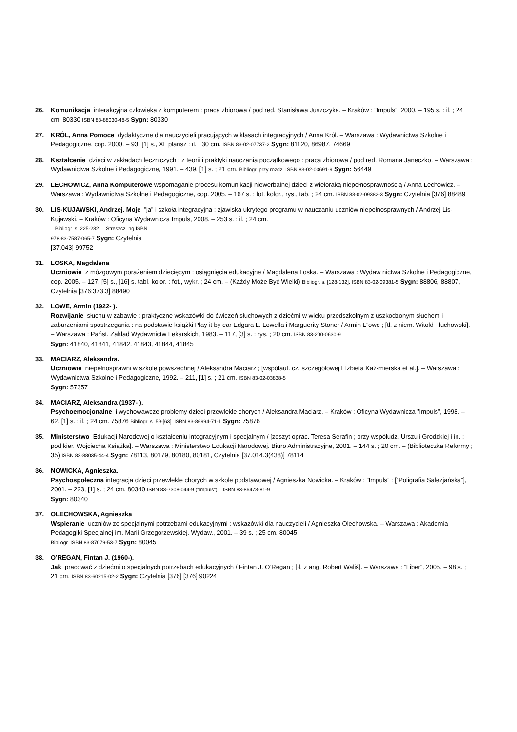26. Komunikacja interakcyjna człowieka z komputerem : praca zbiorowa / pod red. Stanisława Juszczyka. – Kraków : ”Impuls”, 2000. – 195 s. : il. ; 24 cm. 80330 ISBN 83-88030-48-5 Sygn: 80330
27. KRÓL, Anna Pomoce dydaktyczne dla nauczycieli pracujących w klasach integracyjnych / Anna Król. – Warszawa : Wydawnictwa Szkolne i Pedagogiczne, cop. 2000. – 93, [1] s., XL plansz : il. ; 30 cm. ISBN 83-02-07737-2 Sygn: 81120, 86987, 74669
28. Kształcenie dzieci w zakładach leczniczych : z teorii i praktyki nauczania początkowego : praca zbiorowa / pod red. Romana Janeczko. – Warszawa : Wydawnictwa Szkolne i Pedagogiczne, 1991. – 439, [1] s. ; 21 cm. Bibliogr. przy rozdz. ISBN 83-02-03691-9 Sygn: 56449
29. LECHOWICZ, Anna Komputerowe wspomaganie procesu komunikacji niewerbalnej dzieci z wieloraką niepełnosprawnością / Anna Lechowicz. – Warszawa : Wydawnictwa Szkolne i Pedagogiczne, cop. 2005. – 167 s. : fot. kolor., rys., tab. ; 24 cm. ISBN 83-02-09382-3 Sygn: Czytelnia [376] 88489
30. LIS-KUJAWSKI, Andrzej. Moje ”ja” i szkoła integracyjna : zjawiska ukrytego programu w nauczaniu uczniów niepełnosprawnych / Andrzej Lis-Kujawski. – Kraków : Oficyna Wydawnicza Impuls, 2008. – 253 s. : il. ; 24 cm.
– Bibliogr. s. 225-232. – Streszcz. ng.ISBN
978-83-7587-065-7 Sygn: Czytelnia
[37.043] 99752
31. LOSKA, Magdalena
Uczniowie z mózgowym porażeniem dziecięcym : osiągnięcia edukacyjne / Magdalena Loska. – Warszawa : Wydaw nictwa Szkolne i Pedagogiczne, cop. 2005. – 127, [5] s., [16] s. tabl. kolor. : fot., wykr. ; 24 cm. – (Każdy Może Być Wielki) Bibliogr. s. [128-132]. ISBN 83-02-09381-5 Sygn: 88806, 88807, Czytelnia [376:373.3] 88490
32. LOWE, Armin (1922- ).
Rozwijanie słuchu w zabawie : praktyczne wskazówki do ćwiczeń słuchowych z dziećmi w wieku przedszkolnym z uszkodzonym słuchem i zaburzeniami spostrzegania : na podstawie książki Play it by ear Edgara L. Lowella i Marguerity Stoner / Armin L¨owe ; [tł. z niem. Witold Tłuchowski]. – Warszawa : Państ. Zakład Wydawnictw Lekarskich, 1983. – 117, [3] s. : rys. ; 20 cm. ISBN 83-200-0630-9
Sygn: 41840, 41841, 41842, 41843, 41844, 41845
33. MACIARZ, Aleksandra.
Uczniowie niepełnosprawni w szkole powszechnej / Aleksandra Maciarz ; [współaut. cz. szczegółowej Elżbieta Kaź-mierska et al.]. – Warszawa : Wydawnictwa Szkolne i Pedagogiczne, 1992. – 211, [1] s. ; 21 cm. ISBN 83-02-03838-5
Sygn: 57357
34. MACIARZ, Aleksandra (1937- ).
Psychoemocjonalne i wychowawcze problemy dzieci przewlekle chorych / Aleksandra Maciarz. – Kraków : Oficyna Wydawnicza ”Impuls”, 1998. – 62, [1] s. : il. ; 24 cm. 75876 Bibliogr. s. 59-[63]. ISBN 83-86994-71-1 Sygn: 75876
35. Ministerstwo Edukacji Narodowej o kształceniu integracyjnym i specjalnym / [zeszyt oprac. Teresa Serafin ; przy współudz. Urszuli Grodzkiej i in. ; pod kier. Wojciecha Książka]. – Warszawa : Ministerstwo Edukacji Narodowej. Biuro Administracyjne, 2001. – 144 s. ; 20 cm. – (Biblioteczka Reformy ; 35) ISBN 83-88035-44-4 Sygn: 78113, 80179, 80180, 80181, Czytelnia [37.014.3(438)] 78114
36. NOWICKA, Agnieszka.
Psychospołeczna integracja dzieci przewlekle chorych w szkole podstawowej / Agnieszka Nowicka. – Kraków : ”Impuls” : [”Poligrafia Salezjańska”], 2001. – 223, [1] s. ; 24 cm. 80340 ISBN 83-7308-044-9 (”Impuls”) – ISBN 83-86473-81-9
Sygn: 80340
37. OLECHOWSKA, Agnieszka
Wspieranie uczniów ze specjalnymi potrzebami edukacyjnymi : wskazówki dla nauczycieli / Agnieszka Olechowska. – Warszawa : Akademia Pedagogiki Specjalnej im. Marii Grzegorzewskiej. Wydaw., 2001. – 39 s. ; 25 cm. 80045
Bibliogr. ISBN 83-87079-53-7 Sygn: 80045
38. O’REGAN, Fintan J. (1960-).
Jak pracować z dziećmi o specjalnych potrzebach edukacyjnych / Fintan J. O’Regan ; [tł. z ang. Robert Waliś]. – Warszawa : ”Liber”, 2005. – 98 s. ; 21 cm. ISBN 83-60215-02-2 Sygn: Czytelnia [376] [376] 90224